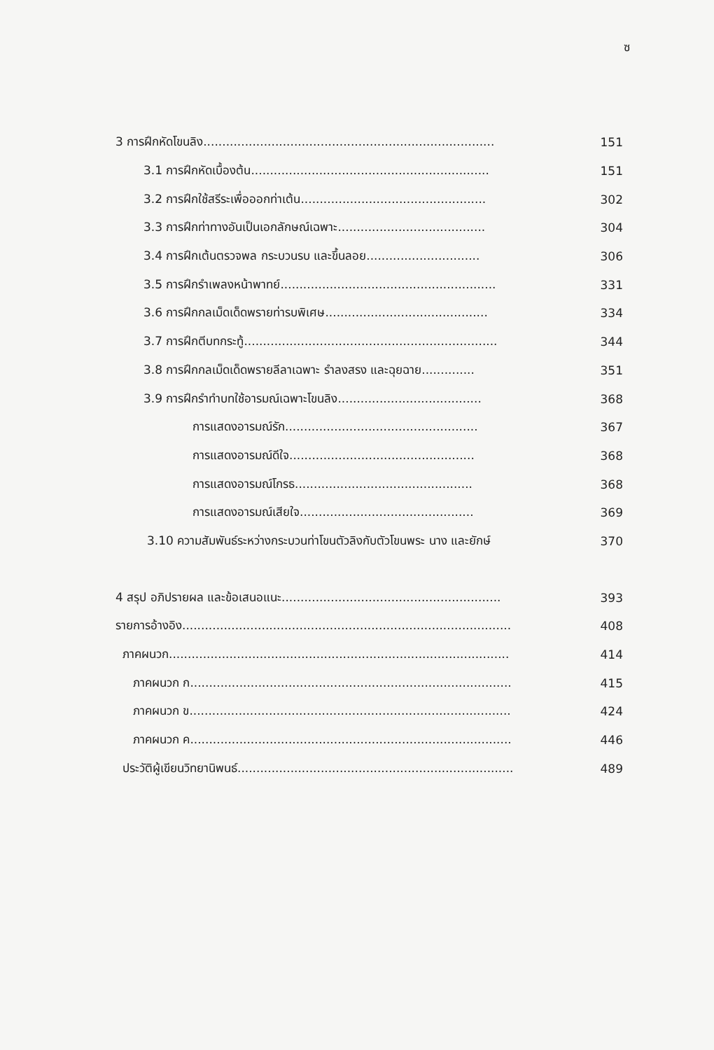ซ
3 การฝึกหัดโขนลิง............................................................................. 151
3.1 การฝึกหัดเบื้องต้น............................................................... 151
3.2 การฝึกใช้สรีระเพื่อออกท่าเต้น................................................. 302
3.3 การฝึกท่าทางอันเป็นเอกลักษณ์เฉพาะ....................................... 304
3.4 การฝึกเต้นตรวจพล กระบวนรบ และขึ้นลอย.............................. 306
3.5 การฝึกรำเพลงหน้าพาทย์......................................................... 331
3.6 การฝึกกลเม็ดเด็ดพรายท่ารบพิเศษ........................................... 334
3.7 การฝึกตีบทกระทู้................................................................... 344
3.8 การฝึกกลเม็ดเด็ดพรายลีลาเฉพาะ รำลงสรง และฉุยฉาย.............. 351
3.9 การฝึกรำทำบทใช้อารมณ์เฉพาะโขนลิง...................................... 368
การแสดงอารมณ์รัก................................................... 367
การแสดงอารมณ์ดีใจ................................................. 368
การแสดงอารมณ์โกรธ............................................... 368
การแสดงอารมณ์เสียใจ.............................................. 369
3.10 ความสัมพันธ์ระหว่างกระบวนท่าโขนตัวลิงกับตัวโขนพระ นาง และยักษ์ 370
4 สรุป อภิปรายผล และข้อเสนอแนะ.......................................................... 393
รายการอ้างอิง....................................................................................... 408
ภาคผนวก.......................................................................................... 414
ภาคผนวก ก..................................................................................... 415
ภาคผนวก ข..................................................................................... 424
ภาคผนวก ค..................................................................................... 446
ประวัติผู้เขียนวิทยานิพนธ์......................................................................... 489